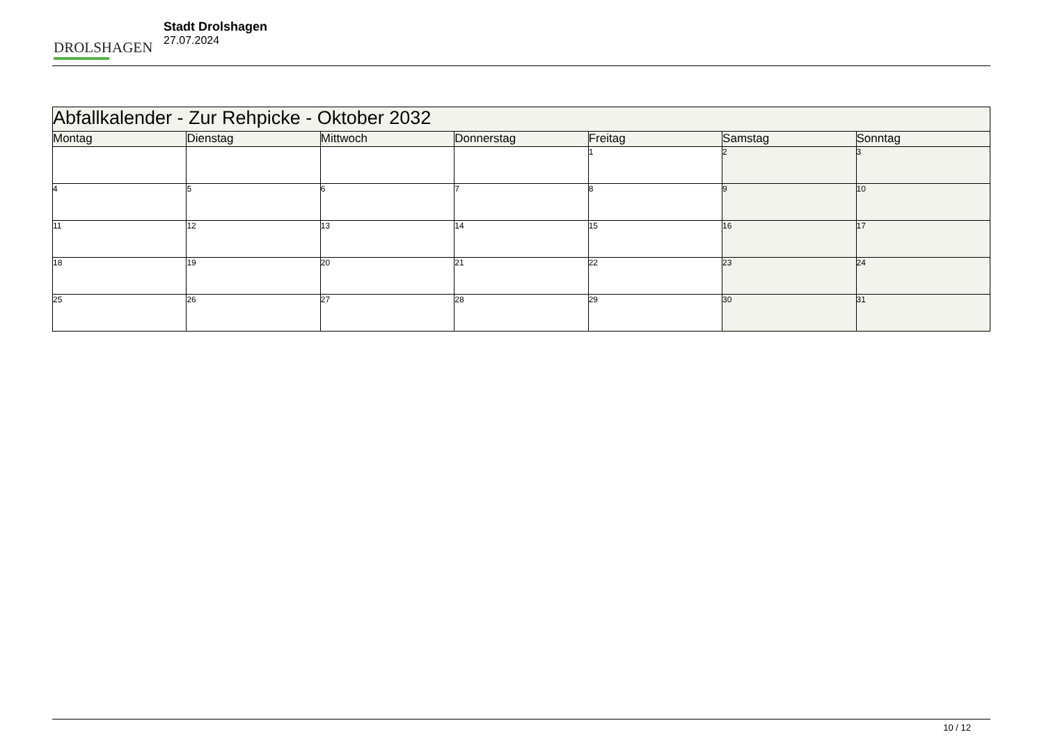DROLSHAGEN
Stadt Drolshagen
27.07.2024
| Abfallkalender - Zur Rehpicke - Oktober 2032 | | | | | | |
| --- | --- | --- | --- | --- | --- | --- |
| Montag | Dienstag | Mittwoch | Donnerstag | Freitag | Samstag | Sonntag |
| | | | | 1 | 2 | 3 |
| 4 | 5 | 6 | 7 | 8 | 9 | 10 |
| 11 | 12 | 13 | 14 | 15 | 16 | 17 |
| 18 | 19 | 20 | 21 | 22 | 23 | 24 |
| 25 | 26 | 27 | 28 | 29 | 30 | 31 |
10 / 12